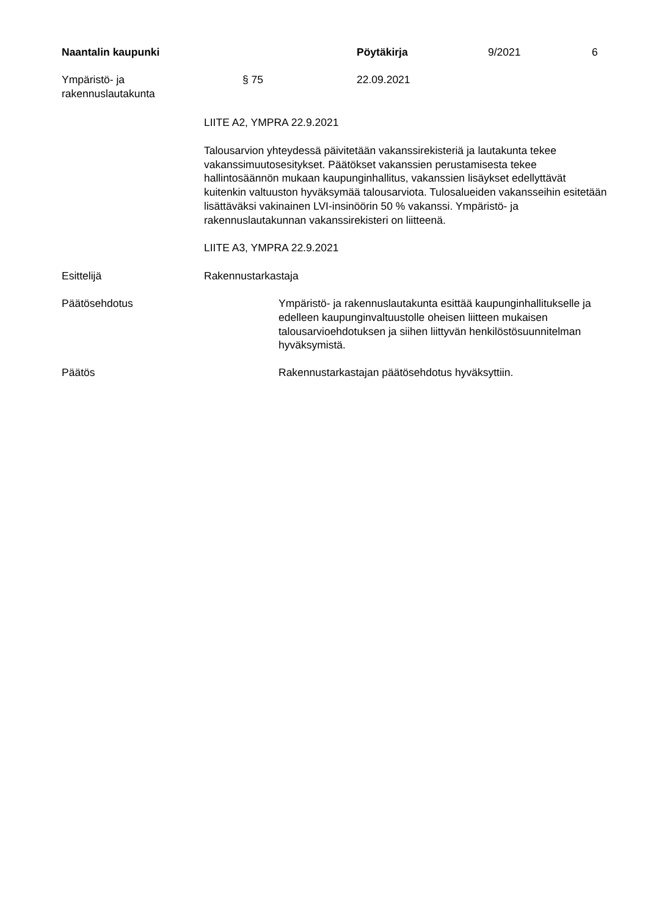Naantalin kaupunki Pöytäkirja
9/2021 6
Ympäristö- ja
rakennuslautakunta
§ 75 22.09.2021
LIITE A2, YMPRA 22.9.2021
Talousarvion yhteydessä päivitetään vakanssirekisteriä ja lautakunta tekee vakanssimuutosesitykset. Päätökset vakanssien perustamisesta tekee hallintosäännön mukaan kaupunginhallitus, vakanssien lisäykset edellyttävät kuitenkin valtuuston hyväksymää talousarviota. Tulosalueiden vakansseihin esitetään lisättäväksi vakinainen LVI-insinöörin 50 % vakanssi. Ympäristö- ja rakennuslautakunnan vakanssirekisteri on liitteenä.
LIITE A3, YMPRA 22.9.2021
Esittelijä Rakennustarkastaja
Päätösehdotus Ympäristö- ja rakennuslautakunta esittää kaupunginhallitukselle ja edelleen kaupunginvaltuustolle oheisen liitteen mukaisen talousarvioehdotuksen ja siihen liittyvän henkilöstösuunnitelman hyväksymistä.
Päätös Rakennustarkastajan päätösehdotus hyväksyttiin.